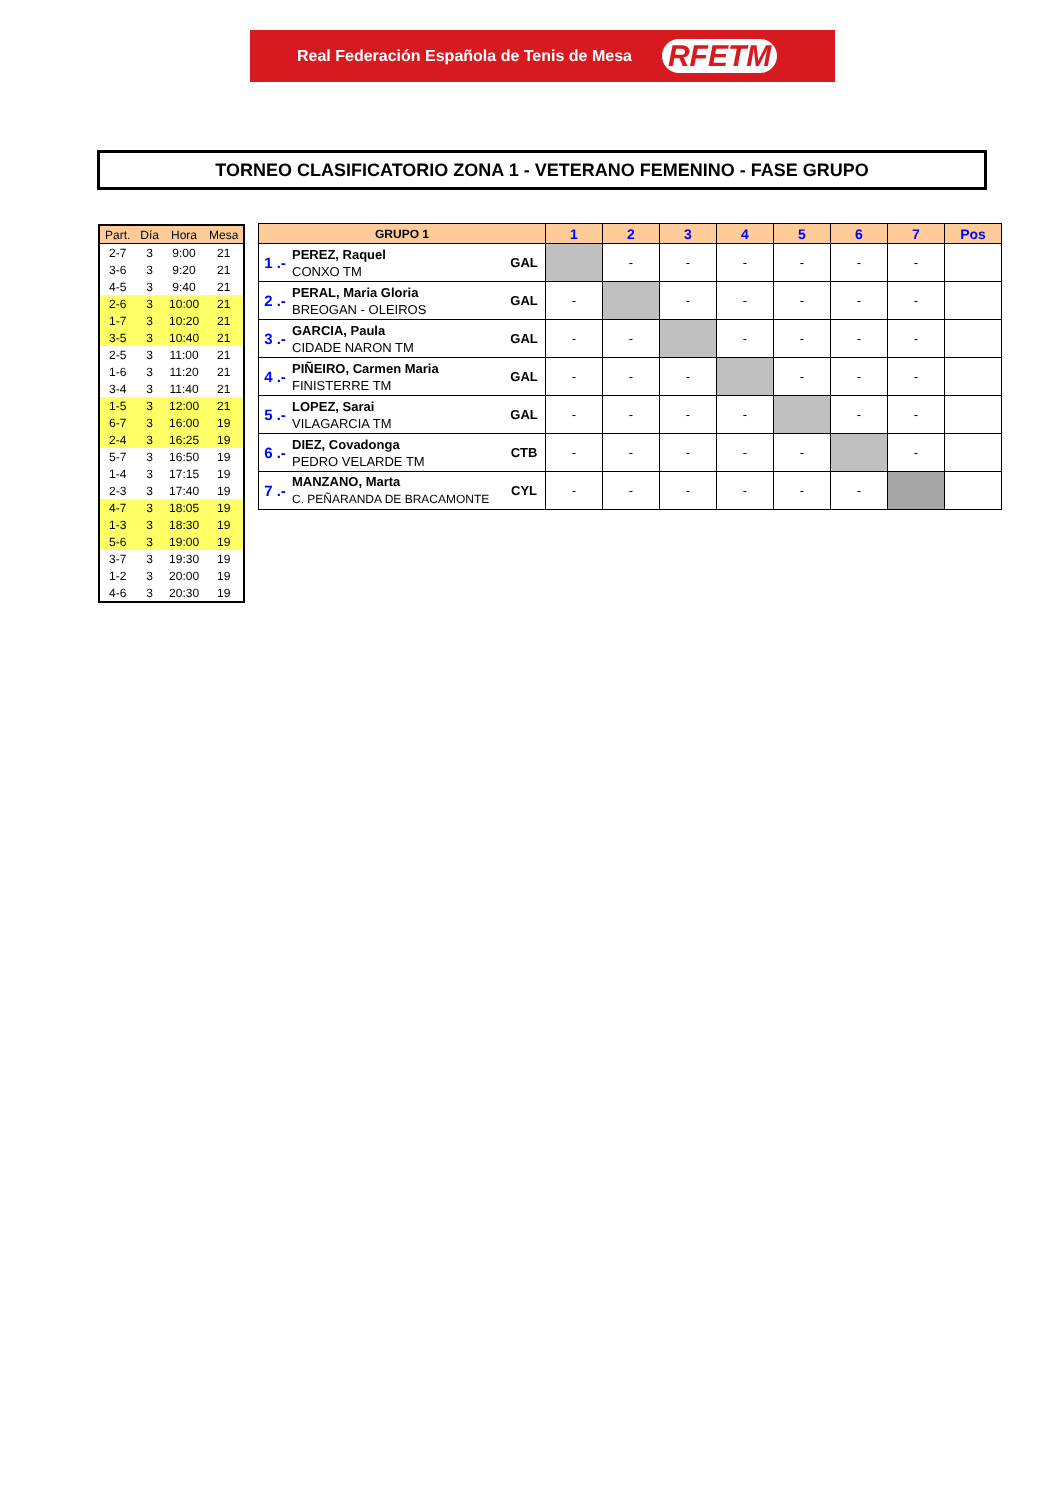Real Federación Española de Tenis de Mesa RFETM
TORNEO CLASIFICATORIO ZONA 1 - VETERANO FEMENINO - FASE GRUPO
| Part. | Día | Hora | Mesa |
| --- | --- | --- | --- |
| 2-7 | 3 | 9:00 | 21 |
| 3-6 | 3 | 9:20 | 21 |
| 4-5 | 3 | 9:40 | 21 |
| 2-6 | 3 | 10:00 | 21 |
| 1-7 | 3 | 10:20 | 21 |
| 3-5 | 3 | 10:40 | 21 |
| 2-5 | 3 | 11:00 | 21 |
| 1-6 | 3 | 11:20 | 21 |
| 3-4 | 3 | 11:40 | 21 |
| 1-5 | 3 | 12:00 | 21 |
| 6-7 | 3 | 16:00 | 19 |
| 2-4 | 3 | 16:25 | 19 |
| 5-7 | 3 | 16:50 | 19 |
| 1-4 | 3 | 17:15 | 19 |
| 2-3 | 3 | 17:40 | 19 |
| 4-7 | 3 | 18:05 | 19 |
| 1-3 | 3 | 18:30 | 19 |
| 5-6 | 3 | 19:00 | 19 |
| 3-7 | 3 | 19:30 | 19 |
| 1-2 | 3 | 20:00 | 19 |
| 4-6 | 3 | 20:30 | 19 |
| GRUPO 1 | | | 1 | 2 | 3 | 4 | 5 | 6 | 7 | Pos |
| --- | --- | --- | --- | --- | --- | --- | --- | --- | --- | --- |
| 1 .- | PEREZ, Raquel CONXO TM | GAL | | - | - | - | - | - | - | |
| 2 .- | PERAL, Maria Gloria BREOGAN - OLEIROS | GAL | - | | - | - | - | - | - | |
| 3 .- | GARCIA, Paula CIDADE NARON TM | GAL | - | - | | - | - | - | - | |
| 4 .- | PIÑEIRO, Carmen Maria FINISTERRE TM | GAL | - | - | - | | - | - | - | |
| 5 .- | LOPEZ, Sarai VILAGARCIA TM | GAL | - | - | - | - | | - | - | |
| 6 .- | DIEZ, Covadonga PEDRO VELARDE TM | CTB | - | - | - | - | - | | - | |
| 7 .- | MANZANO, Marta C. PEÑARANDA DE BRACAMONTE | CYL | - | - | - | - | - | - | | |